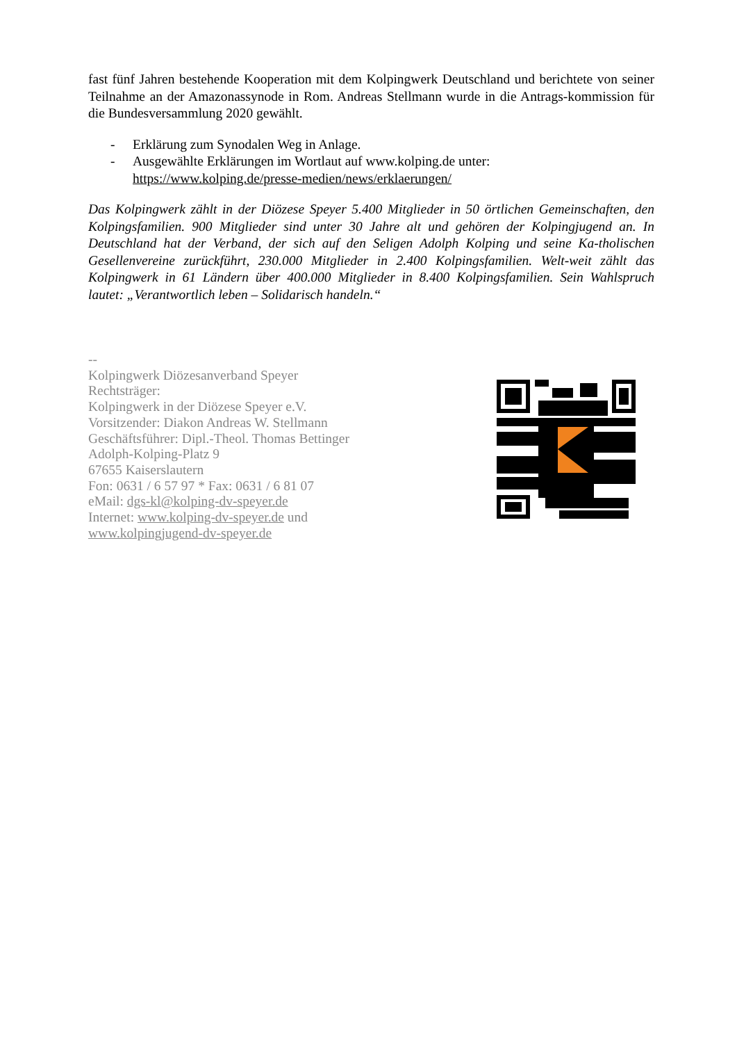fast fünf Jahren bestehende Kooperation mit dem Kolpingwerk Deutschland und berichtete von seiner Teilnahme an der Amazonassynode in Rom. Andreas Stellmann wurde in die Antrags-kommission für die Bundesversammlung 2020 gewählt.
- Erklärung zum Synodalen Weg in Anlage.
- Ausgewählte Erklärungen im Wortlaut auf www.kolping.de unter:
https://www.kolping.de/presse-medien/news/erklaerungen/
Das Kolpingwerk zählt in der Diözese Speyer 5.400 Mitglieder in 50 örtlichen Gemeinschaften, den Kolpingsfamilien. 900 Mitglieder sind unter 30 Jahre alt und gehören der Kolpingjugend an. In Deutschland hat der Verband, der sich auf den Seligen Adolph Kolping und seine Ka-tholischen Gesellenvereine zurückführt, 230.000 Mitglieder in 2.400 Kolpingsfamilien. Welt-weit zählt das Kolpingwerk in 61 Ländern über 400.000 Mitglieder in 8.400 Kolpingsfamilien. Sein Wahlspruch lautet: „Verantwortlich leben – Solidarisch handeln.“
--
Kolpingwerk Diözesanverband Speyer
Rechtsträger:
Kolpingwerk in der Diözese Speyer e.V.
Vorsitzender: Diakon Andreas W. Stellmann
Geschäftsführer: Dipl.-Theol. Thomas Bettinger
Adolph-Kolping-Platz 9
67655 Kaiserslautern
Fon: 0631 / 6 57 97 * Fax: 0631 / 6 81 07
eMail: dgs-kl@kolping-dv-speyer.de
Internet: www.kolping-dv-speyer.de und
www.kolpingjugend-dv-speyer.de